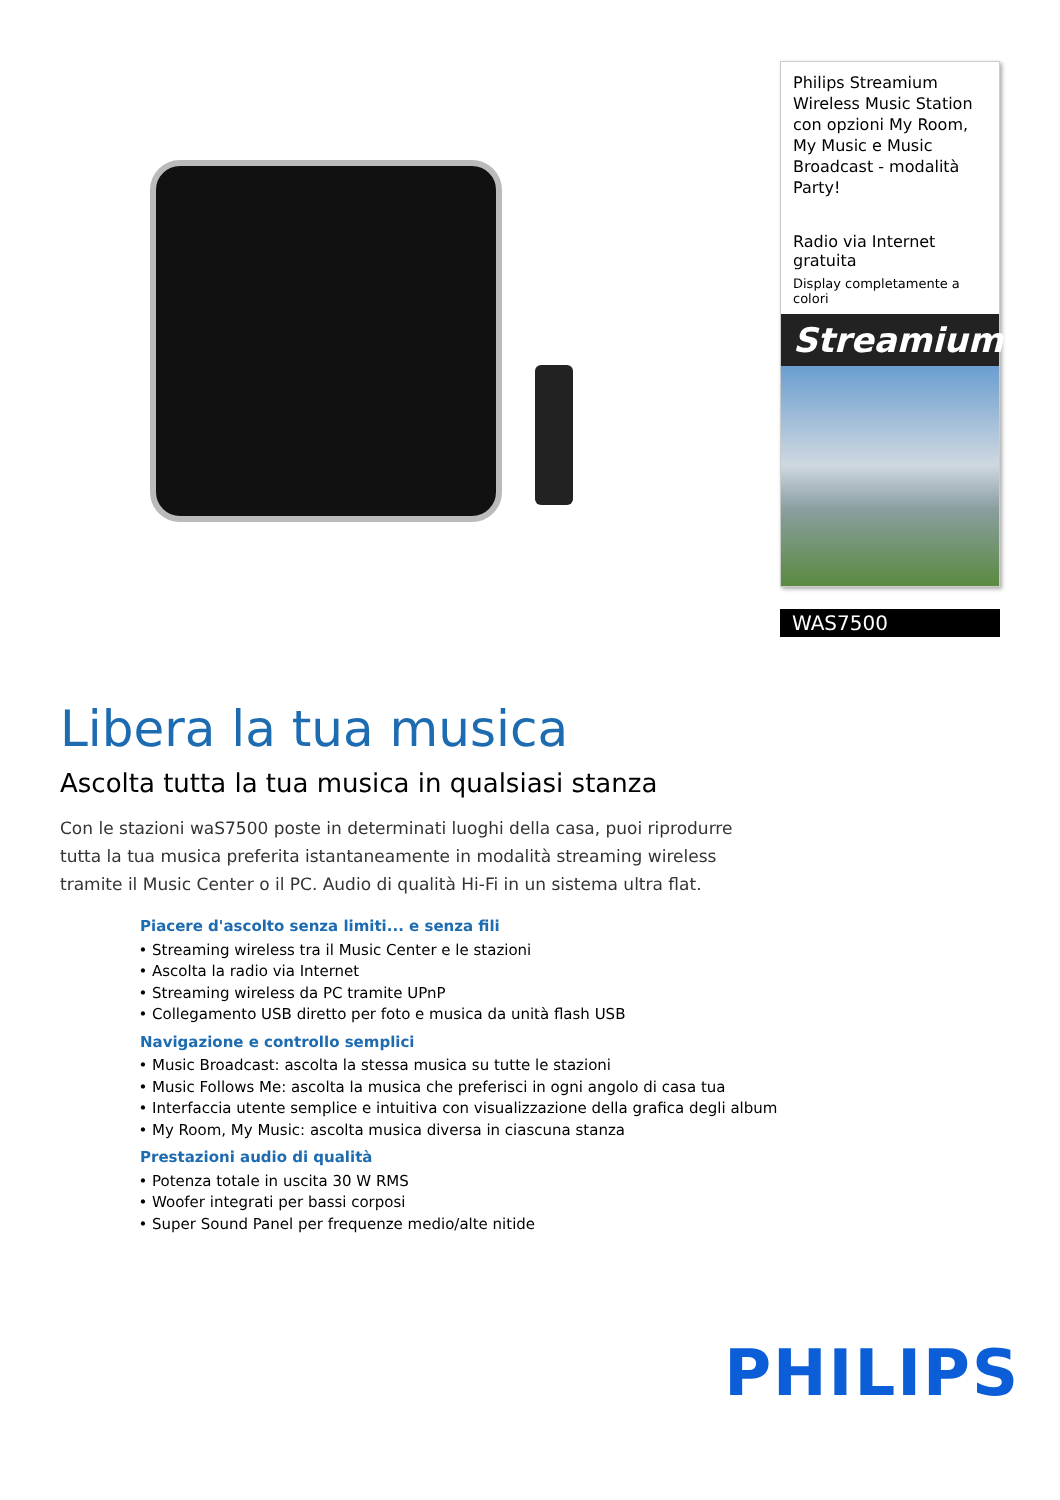Philips Streamium Wireless Music Station con opzioni My Room, My Music e Music Broadcast - modalità Party!
Radio via Internet gratuita
Display completamente a colori
Streamium
WAS7500
Libera la tua musica
Ascolta tutta la tua musica in qualsiasi stanza
Con le stazioni waS7500 poste in determinati luoghi della casa, puoi riprodurre tutta la tua musica preferita istantaneamente in modalità streaming wireless tramite il Music Center o il PC. Audio di qualità Hi-Fi in un sistema ultra flat.
Piacere d'ascolto senza limiti... e senza fili
Streaming wireless tra il Music Center e le stazioni
Ascolta la radio via Internet
Streaming wireless da PC tramite UPnP
Collegamento USB diretto per foto e musica da unità flash USB
Navigazione e controllo semplici
Music Broadcast: ascolta la stessa musica su tutte le stazioni
Music Follows Me: ascolta la musica che preferisci in ogni angolo di casa tua
Interfaccia utente semplice e intuitiva con visualizzazione della grafica degli album
My Room, My Music: ascolta musica diversa in ciascuna stanza
Prestazioni audio di qualità
Potenza totale in uscita 30 W RMS
Woofer integrati per bassi corposi
Super Sound Panel per frequenze medio/alte nitide
PHILIPS